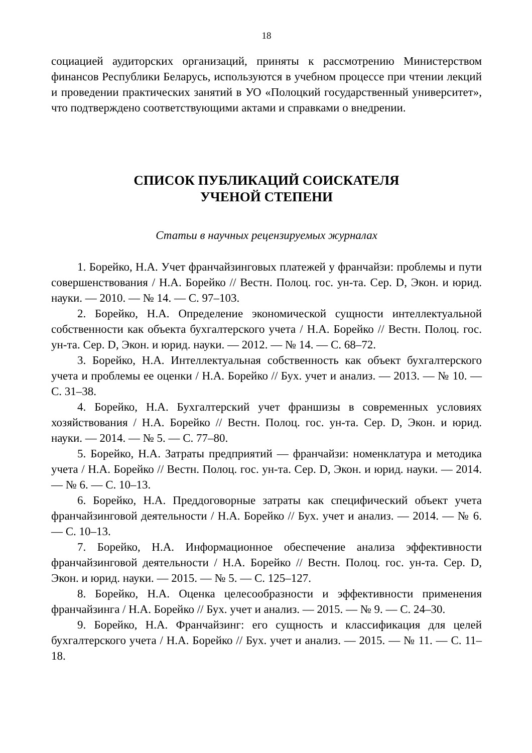18
социацией аудиторских организаций, приняты к рассмотрению Министерством финансов Республики Беларусь, используются в учебном процессе при чтении лекций и проведении практических занятий в УО «Полоцкий государственный университет», что подтверждено соответствующими актами и справками о внедрении.
СПИСОК ПУБЛИКАЦИЙ СОИСКАТЕЛЯ
УЧЕНОЙ СТЕПЕНИ
Статьи в научных рецензируемых журналах
1. Борейко, Н.А. Учет франчайзинговых платежей у франчайзи: проблемы и пути совершенствования / Н.А. Борейко // Вестн. Полоц. гос. ун-та. Сер. D, Экон. и юрид. науки. — 2010. — № 14. — С. 97–103.
2. Борейко, Н.А. Определение экономической сущности интеллектуальной собственности как объекта бухгалтерского учета / Н.А. Борейко // Вестн. Полоц. гос. ун-та. Сер. D, Экон. и юрид. науки. — 2012. — № 14. — С. 68–72.
3. Борейко, Н.А. Интеллектуальная собственность как объект бухгалтерского учета и проблемы ее оценки / Н.А. Борейко // Бух. учет и анализ. — 2013. — № 10. — С. 31–38.
4. Борейко, Н.А. Бухгалтерский учет франшизы в современных условиях хозяйствования / Н.А. Борейко // Вестн. Полоц. гос. ун-та. Сер. D, Экон. и юрид. науки. — 2014. — № 5. — С. 77–80.
5. Борейко, Н.А. Затраты предприятий — франчайзи: номенклатура и методика учета / Н.А. Борейко // Вестн. Полоц. гос. ун-та. Сер. D, Экон. и юрид. науки. — 2014. — № 6. — С. 10–13.
6. Борейко, Н.А. Преддоговорные затраты как специфический объект учета франчайзинговой деятельности / Н.А. Борейко // Бух. учет и анализ. — 2014. — № 6. — С. 10–13.
7. Борейко, Н.А. Информационное обеспечение анализа эффективности франчайзинговой деятельности / Н.А. Борейко // Вестн. Полоц. гос. ун-та. Сер. D, Экон. и юрид. науки. — 2015. — № 5. — С. 125–127.
8. Борейко, Н.А. Оценка целесообразности и эффективности применения франчайзинга / Н.А. Борейко // Бух. учет и анализ. — 2015. — № 9. — С. 24–30.
9. Борейко, Н.А. Франчайзинг: его сущность и классификация для целей бухгалтерского учета / Н.А. Борейко // Бух. учет и анализ. — 2015. — № 11. — С. 11–18.